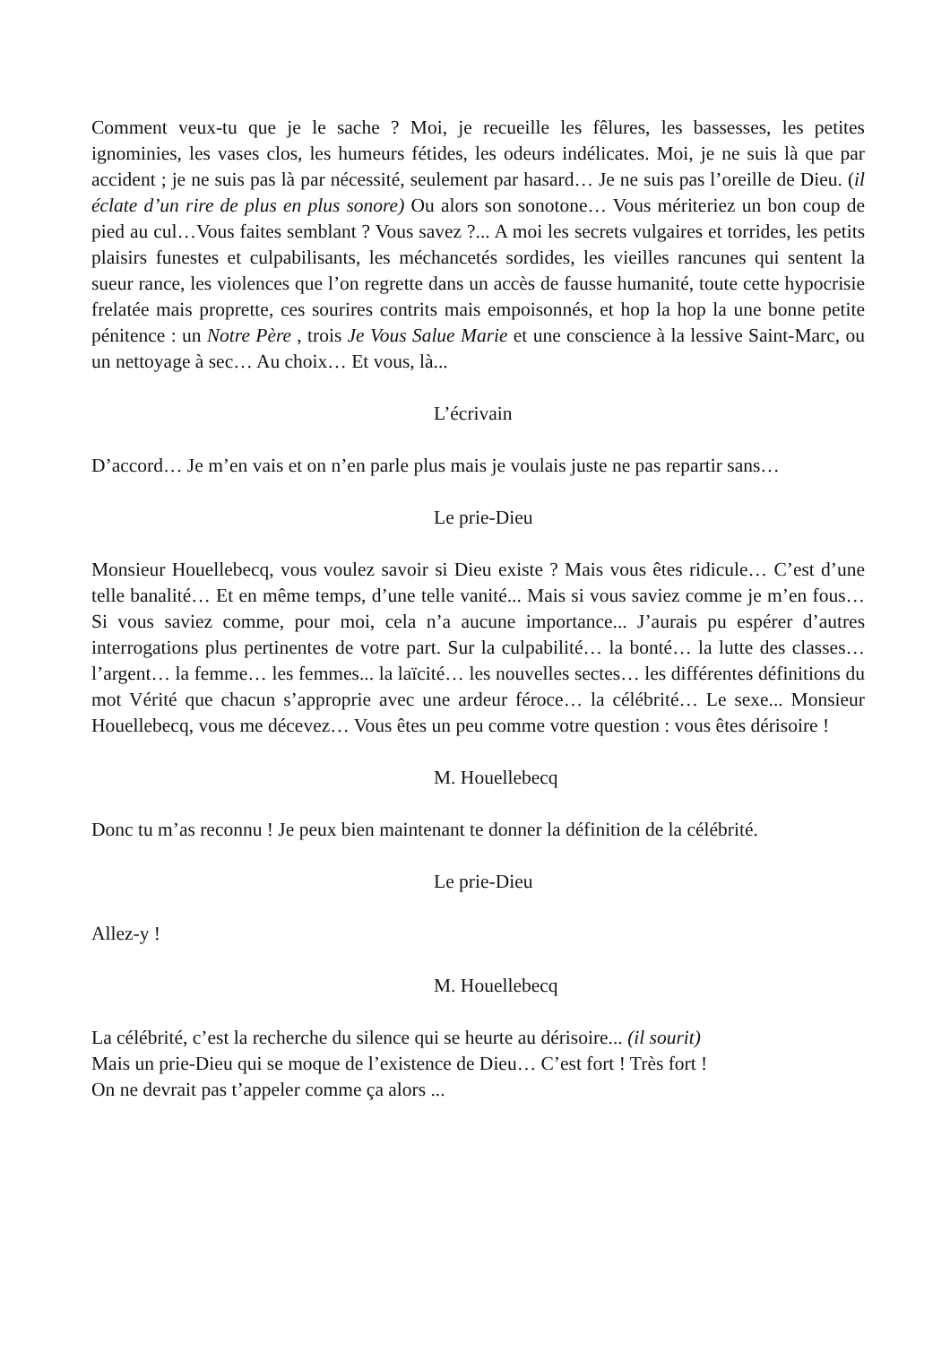Comment veux-tu que je le sache ? Moi, je recueille les fêlures, les bassesses, les petites ignominies, les vases clos, les humeurs fétides, les odeurs indélicates. Moi, je ne suis là que par accident ; je ne suis pas là par nécessité, seulement par hasard… Je ne suis pas l’oreille de Dieu. (il éclate d’un rire de plus en plus sonore) Ou alors son sonotone… Vous mériteriez un bon coup de pied au cul…Vous faites semblant ? Vous savez ?... A moi les secrets vulgaires et torrides, les petits plaisirs funestes et culpabilisants, les méchancetés sordides, les vieilles rancunes qui sentent la sueur rance, les violences que l’on regrette dans un accès de fausse humanité, toute cette hypocrisie frelatée mais proprette, ces sourires contrits mais empoisonnés, et hop la hop la une bonne petite pénitence : un Notre Père , trois Je Vous Salue Marie et une conscience à la lessive Saint-Marc, ou un nettoyage à sec… Au choix… Et vous, là...
L’écrivain
D’accord… Je m’en vais et on n’en parle plus mais je voulais juste ne pas repartir sans…
Le prie-Dieu
Monsieur Houellebecq, vous voulez savoir si Dieu existe ? Mais vous êtes ridicule… C’est d’une telle banalité… Et en même temps, d’une telle vanité... Mais si vous saviez comme je m’en fous… Si vous saviez comme, pour moi, cela n’a aucune importance... J’aurais pu espérer d’autres interrogations plus pertinentes de votre part. Sur la culpabilité… la bonté… la lutte des classes… l’argent… la femme… les femmes... la laïcité… les nouvelles sectes… les différentes définitions du mot Vérité que chacun s’approprie avec une ardeur féroce… la célébrité… Le sexe... Monsieur Houellebecq, vous me décevez… Vous êtes un peu comme votre question : vous êtes dérisoire !
M. Houellebecq
Donc tu m’as reconnu ! Je peux bien maintenant te donner la définition de la célébrité.
Le prie-Dieu
Allez-y !
M. Houellebecq
La célébrité, c’est la recherche du silence qui se heurte au dérisoire... (il sourit)
Mais un prie-Dieu qui se moque de l’existence de Dieu… C’est fort ! Très fort !
On ne devrait pas t’appeler comme ça alors ...